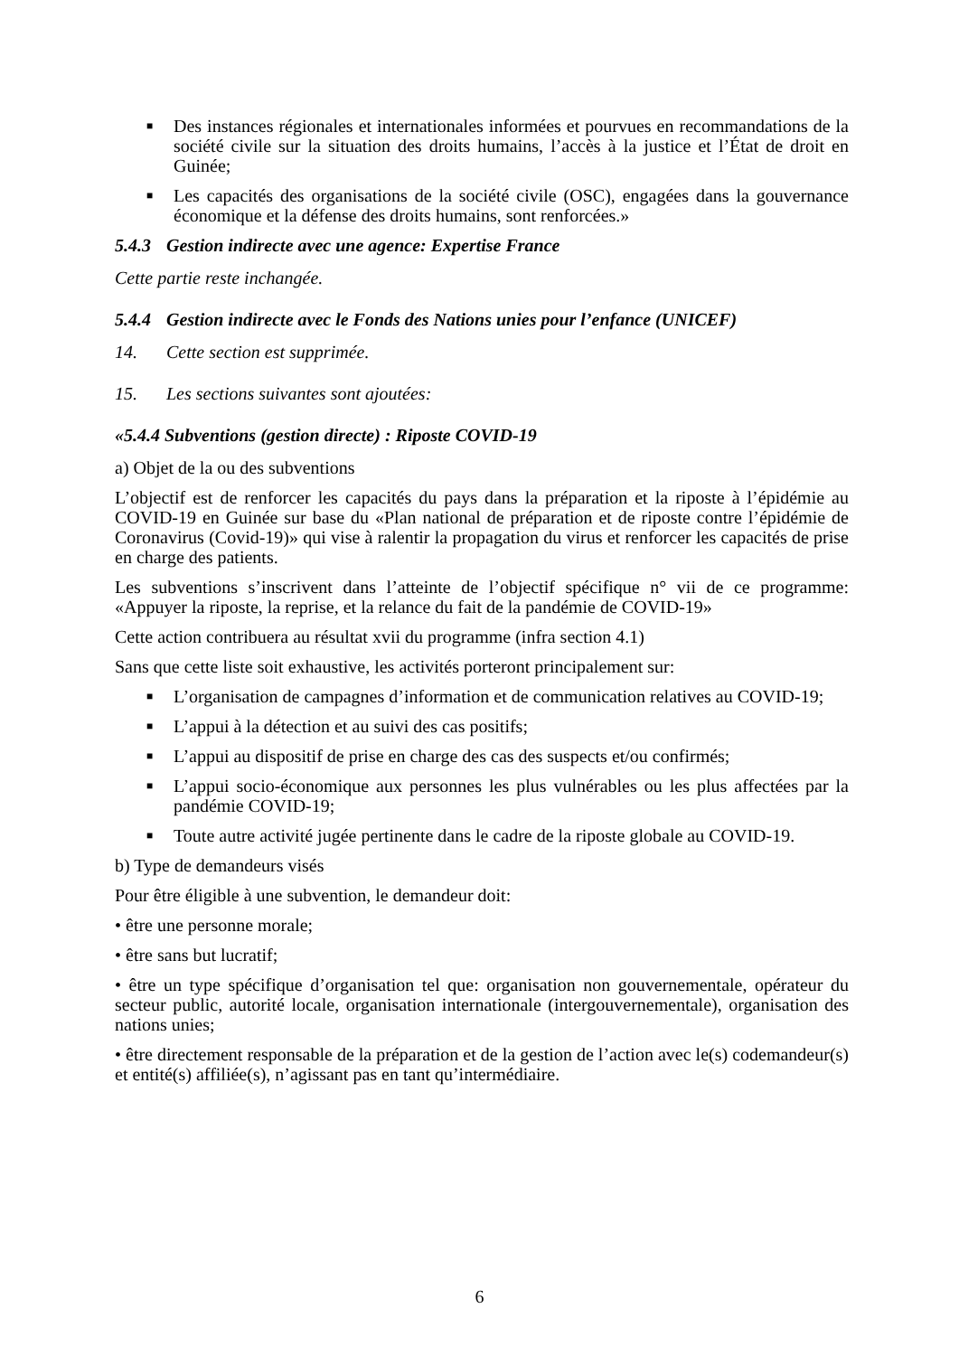■ Des instances régionales et internationales informées et pourvues en recommandations de la société civile sur la situation des droits humains, l’accès à la justice et l’État de droit en Guinée;
■ Les capacités des organisations de la société civile (OSC), engagées dans la gouvernance économique et la défense des droits humains, sont renforcées.»
5.4.3 Gestion indirecte avec une agence: Expertise France
Cette partie reste inchangée.
5.4.4 Gestion indirecte avec le Fonds des Nations unies pour l’enfance (UNICEF)
14. Cette section est supprimée.
15. Les sections suivantes sont ajoutées:
«5.4.4 Subventions (gestion directe) : Riposte COVID-19
a) Objet de la ou des subventions
L’objectif est de renforcer les capacités du pays dans la préparation et la riposte à l’épidémie au COVID-19 en Guinée sur base du «Plan national de préparation et de riposte contre l’épidémie de Coronavirus (Covid-19)» qui vise à ralentir la propagation du virus et renforcer les capacités de prise en charge des patients.
Les subventions s’inscrivent dans l’atteinte de l’objectif spécifique n° vii de ce programme: «Appuyer la riposte, la reprise, et la relance du fait de la pandémie de COVID-19»
Cette action contribuera au résultat xvii du programme (infra section 4.1)
Sans que cette liste soit exhaustive, les activités porteront principalement sur:
■ L’organisation de campagnes d’information et de communication relatives au COVID-19;
■ L’appui à la détection et au suivi des cas positifs;
■ L’appui au dispositif de prise en charge des cas des suspects et/ou confirmés;
■ L’appui socio-économique aux personnes les plus vulnérables ou les plus affectées par la pandémie COVID-19;
■ Toute autre activité jugée pertinente dans le cadre de la riposte globale au COVID-19.
b) Type de demandeurs visés
Pour être éligible à une subvention, le demandeur doit:
• être une personne morale;
• être sans but lucratif;
• être un type spécifique d’organisation tel que: organisation non gouvernementale, opérateur du secteur public, autorité locale, organisation internationale (intergouvernementale), organisation des nations unies;
• être directement responsable de la préparation et de la gestion de l’action avec le(s) codemandeur(s) et entité(s) affiliée(s), n’agissant pas en tant qu’intermédiaire.
6